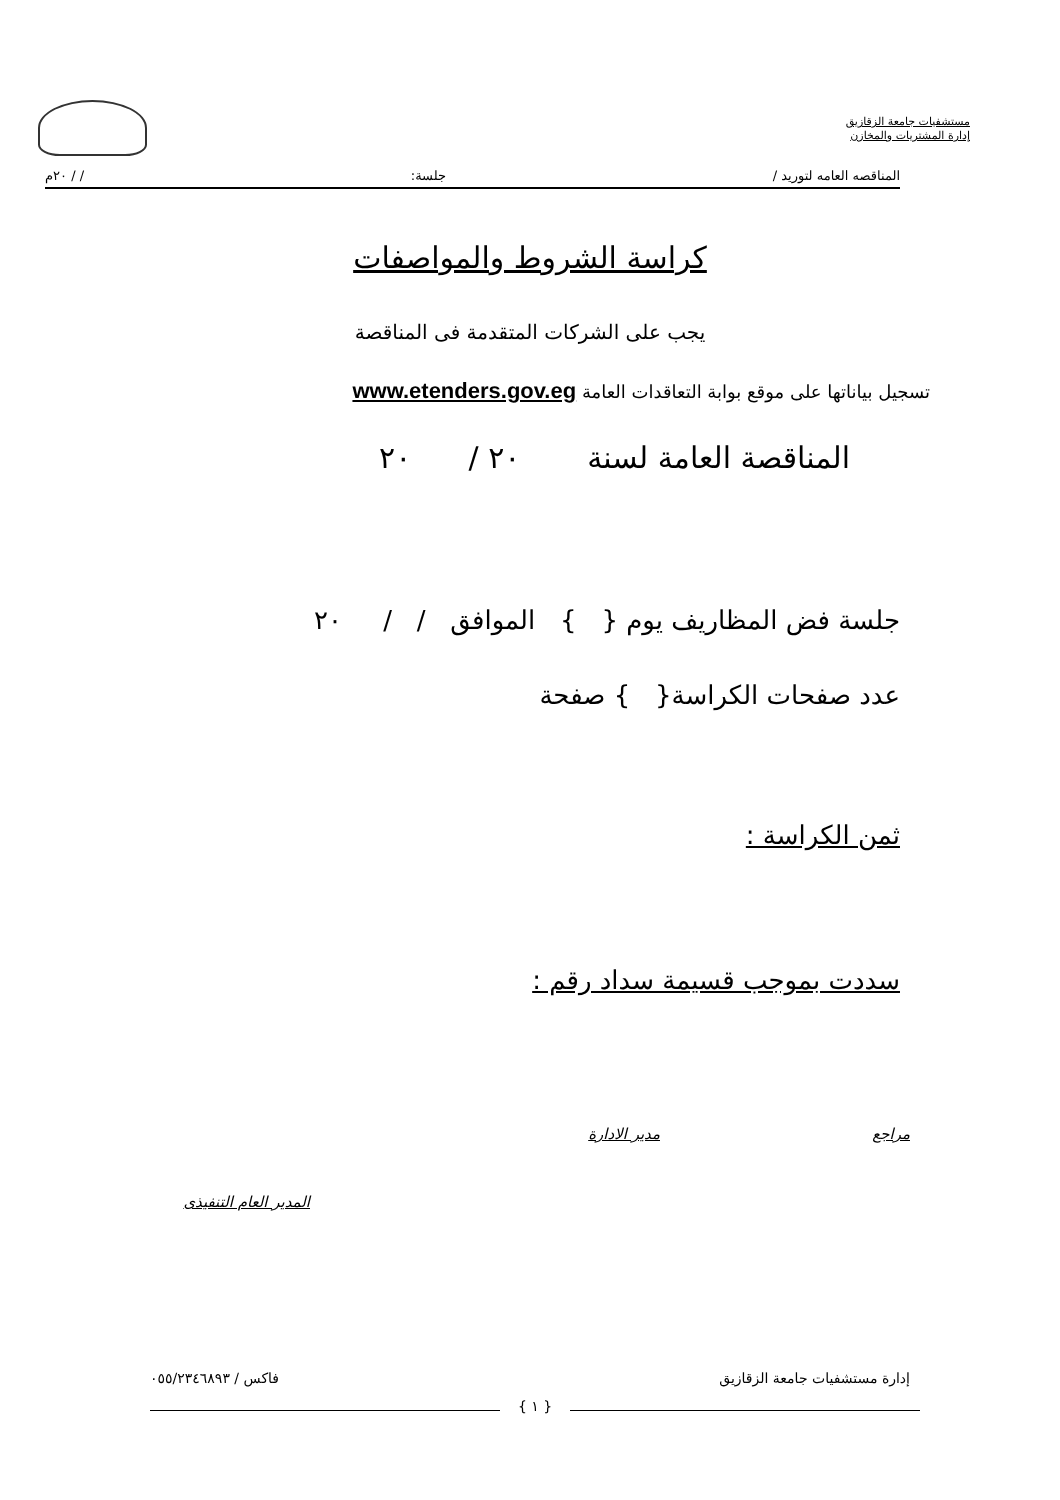مستشفيات جامعة الزقازيق
إدارة المشتريات والمخازن
المناقصه العامه لتوريد / جلسة: / / ٢٠م
كراسة الشروط والمواصفات
يجب على الشركات المتقدمة فى المناقصة
تسجيل بياناتها على موقع بوابة التعاقدات العامة www.etenders.gov.eg
المناقصة العامة لسنة ٢٠ / ٢٠
جلسة فض المظاريف يوم { } الموافق / / ٢٠
عدد صفحات الكراسة{ } صفحة
ثمن الكراسة :
سددت بموجب قسيمة سداد رقم :
مراجع مدير الادارة
المدير العام التنفيذى
إدارة مستشفيات جامعة الزقازيق فاكس / ٠٥٥/٢٣٤٦٨٩٣
{ ١ }